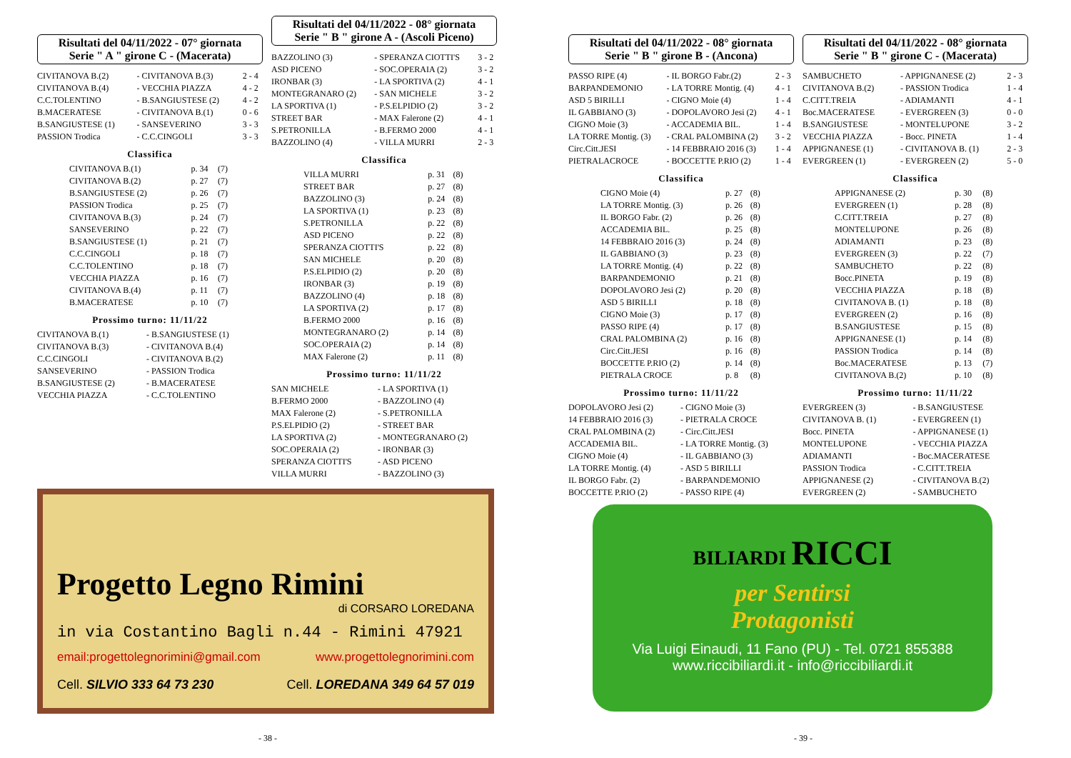Risultati del 04/11/2022 - 07° giornata
Serie " A " girone C - (Macerata)
| CIVITANOVA B.(2) | - CIVITANOVA B.(3) | 2 - 4 |
| CIVITANOVA B.(4) | - VECCHIA PIAZZA | 4 - 2 |
| C.C.TOLENTINO | - B.SANGIUSTESE (2) | 4 - 2 |
| B.MACERATESE | - CIVITANOVA B.(1) | 0 - 6 |
| B.SANGIUSTESE (1) | - SANSEVERINO | 3 - 3 |
| PASSION Trodica | - C.C.CINGOLI | 3 - 3 |
Classifica
| CIVITANOVA B.(1) | p. 34 | (7) |
| CIVITANOVA B.(2) | p. 27 | (7) |
| B.SANGIUSTESE (2) | p. 26 | (7) |
| PASSION Trodica | p. 25 | (7) |
| CIVITANOVA B.(3) | p. 24 | (7) |
| SANSEVERINO | p. 22 | (7) |
| B.SANGIUSTESE (1) | p. 21 | (7) |
| C.C.CINGOLI | p. 18 | (7) |
| C.C.TOLENTINO | p. 18 | (7) |
| VECCHIA PIAZZA | p. 16 | (7) |
| CIVITANOVA B.(4) | p. 11 | (7) |
| B.MACERATESE | p. 10 | (7) |
Prossimo turno: 11/11/22
| CIVITANOVA B.(1) | - B.SANGIUSTESE (1) |
| CIVITANOVA B.(3) | - CIVITANOVA B.(4) |
| C.C.CINGOLI | - CIVITANOVA B.(2) |
| SANSEVERINO | - PASSION Trodica |
| B.SANGIUSTESE (2) | - B.MACERATESE |
| VECCHIA PIAZZA | - C.C.TOLENTINO |
Risultati del 04/11/2022 - 08° giornata
Serie " B " girone A - (Ascoli Piceno)
| BAZZOLINO (3) | - SPERANZA CIOTTI'S | 3 - 2 |
| ASD PICENO | - SOC.OPERAIA (2) | 3 - 2 |
| IRONBAR (3) | - LA SPORTIVA (2) | 4 - 1 |
| MONTEGRANARO (2) | - SAN MICHELE | 3 - 2 |
| LA SPORTIVA (1) | - P.S.ELPIDIO (2) | 3 - 2 |
| STREET BAR | - MAX Falerone (2) | 4 - 1 |
| S.PETRONILLA | - B.FERMO 2000 | 4 - 1 |
| BAZZOLINO (4) | - VILLA MURRI | 2 - 3 |
Classifica
| VILLA MURRI | p. 31 | (8) |
| STREET BAR | p. 27 | (8) |
| BAZZOLINO (3) | p. 24 | (8) |
| LA SPORTIVA (1) | p. 23 | (8) |
| S.PETRONILLA | p. 22 | (8) |
| ASD PICENO | p. 22 | (8) |
| SPERANZA CIOTTI'S | p. 22 | (8) |
| SAN MICHELE | p. 20 | (8) |
| P.S.ELPIDIO (2) | p. 20 | (8) |
| IRONBAR (3) | p. 19 | (8) |
| BAZZOLINO (4) | p. 18 | (8) |
| LA SPORTIVA (2) | p. 17 | (8) |
| B.FERMO 2000 | p. 16 | (8) |
| MONTEGRANARO (2) | p. 14 | (8) |
| SOC.OPERAIA (2) | p. 14 | (8) |
| MAX Falerone (2) | p. 11 | (8) |
Prossimo turno: 11/11/22
| SAN MICHELE | - LA SPORTIVA (1) |
| B.FERMO 2000 | - BAZZOLINO (4) |
| MAX Falerone (2) | - S.PETRONILLA |
| P.S.ELPIDIO (2) | - STREET BAR |
| LA SPORTIVA (2) | - MONTEGRANARO (2) |
| SOC.OPERAIA (2) | - IRONBAR (3) |
| SPERANZA CIOTTI'S | - ASD PICENO |
| VILLA MURRI | - BAZZOLINO (3) |
Progetto Legno Rimini
di CORSARO LOREDANA
in via Costantino Bagli n.44 - Rimini 47921
email:progettolegnorimini@gmail.com www.progettolegnorimini.com
Cell. SILVIO 333 64 73 230 Cell. LOREDANA 349 64 57 019
- 38 -
Risultati del 04/11/2022 - 08° giornata
Serie " B " girone B - (Ancona)
| PASSO RIPE (4) | - IL BORGO Fabr.(2) | 2 - 3 |
| BARPANDEMONIO | - LA TORRE Montig. (4) | 4 - 1 |
| ASD 5 BIRILLI | - CIGNO Moie (4) | 1 - 4 |
| IL GABBIANO (3) | - DOPOLAVORO Jesi (2) | 4 - 1 |
| CIGNO Moie (3) | - ACCADEMIA BIL. | 1 - 4 |
| LA TORRE Montig. (3) | - CRAL PALOMBINA (2) | 3 - 2 |
| Circ.Citt.JESI | - 14 FEBBRAIO 2016 (3) | 1 - 4 |
| PIETRALACROCE | - BOCCETTE P.RIO (2) | 1 - 4 |
Classifica
| CIGNO Moie (4) | p. 27 | (8) |
| LA TORRE Montig. (3) | p. 26 | (8) |
| IL BORGO Fabr. (2) | p. 26 | (8) |
| ACCADEMIA BIL. | p. 25 | (8) |
| 14 FEBBRAIO 2016 (3) | p. 24 | (8) |
| IL GABBIANO (3) | p. 23 | (8) |
| LA TORRE Montig. (4) | p. 22 | (8) |
| BARPANDEMONIO | p. 21 | (8) |
| DOPOLAVORO Jesi (2) | p. 20 | (8) |
| ASD 5 BIRILLI | p. 18 | (8) |
| CIGNO Moie (3) | p. 17 | (8) |
| PASSO RIPE (4) | p. 17 | (8) |
| CRAL PALOMBINA (2) | p. 16 | (8) |
| Circ.Citt.JESI | p. 16 | (8) |
| BOCCETTE P.RIO (2) | p. 14 | (8) |
| PIETRALA CROCE | p. 8 | (8) |
Prossimo turno: 11/11/22
| DOPOLAVORO Jesi (2) | - CIGNO Moie (3) |
| 14 FEBBRAIO 2016 (3) | - PIETRALA CROCE |
| CRAL PALOMBINA (2) | - Circ.Citt.JESI |
| ACCADEMIA BIL. | - LA TORRE Montig. (3) |
| CIGNO Moie (4) | - IL GABBIANO (3) |
| LA TORRE Montig. (4) | - ASD 5 BIRILLI |
| IL BORGO Fabr. (2) | - BARPANDEMONIO |
| BOCCETTE P.RIO (2) | - PASSO RIPE (4) |
Risultati del 04/11/2022 - 08° giornata
Serie " B " girone C - (Macerata)
| SAMBUCHETO | - APPIGNANESE (2) | 2 - 3 |
| CIVITANOVA B.(2) | - PASSION Trodica | 1 - 4 |
| C.CITT.TREIA | - ADIAMANTI | 4 - 1 |
| Boc.MACERATESE | - EVERGREEN (3) | 0 - 0 |
| B.SANGIUSTESE | - MONTELUPONE | 3 - 2 |
| VECCHIA PIAZZA | - Bocc. PINETA | 1 - 4 |
| APPIGNANESE (1) | - CIVITANOVA B. (1) | 2 - 3 |
| EVERGREEN (1) | - EVERGREEN (2) | 5 - 0 |
Classifica
| APPIGNANESE (2) | p. 30 | (8) |
| EVERGREEN (1) | p. 28 | (8) |
| C.CITT.TREIA | p. 27 | (8) |
| MONTELUPONE | p. 26 | (8) |
| ADIAMANTI | p. 23 | (8) |
| EVERGREEN (3) | p. 22 | (7) |
| SAMBUCHETO | p. 22 | (8) |
| Bocc.PINETA | p. 19 | (8) |
| VECCHIA PIAZZA | p. 18 | (8) |
| CIVITANOVA B. (1) | p. 18 | (8) |
| EVERGREEN (2) | p. 16 | (8) |
| B.SANGIUSTESE | p. 15 | (8) |
| APPIGNANESE (1) | p. 14 | (8) |
| PASSION Trodica | p. 14 | (8) |
| Boc.MACERATESE | p. 13 | (7) |
| CIVITANOVA B.(2) | p. 10 | (8) |
Prossimo turno: 11/11/22
| EVERGREEN (3) | - B.SANGIUSTESE |
| CIVITANOVA B. (1) | - EVERGREEN (1) |
| Bocc. PINETA | - APPIGNANESE (1) |
| MONTELUPONE | - VECCHIA PIAZZA |
| ADIAMANTI | - Boc.MACERATESE |
| PASSION Trodica | - C.CITT.TREIA |
| APPIGNANESE (2) | - CIVITANOVA B.(2) |
| EVERGREEN (2) | - SAMBUCHETO |
BILIARDI RICCI
per Sentirsi
Protagonisti
Via Luigi Einaudi, 11 Fano (PU) - Tel. 0721 855388
www.riccibiliardi.it - info@riccibiliardi.it
- 39 -